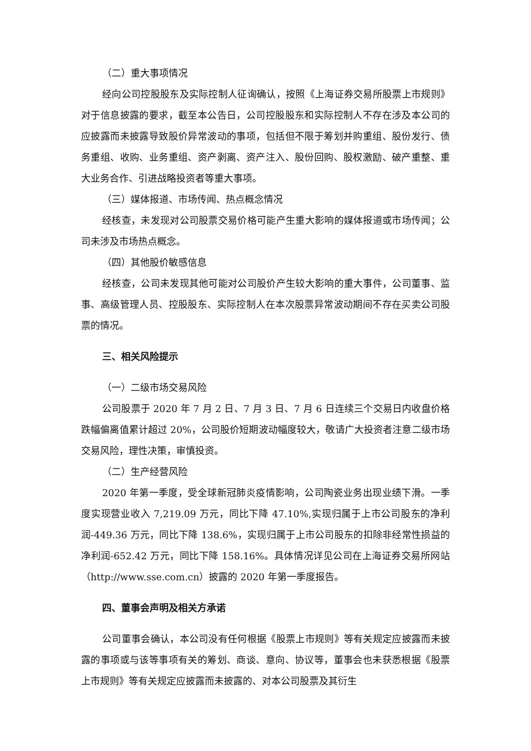（二）重大事项情况
经向公司控股股东及实际控制人征询确认，按照《上海证券交易所股票上市规则》对于信息披露的要求，截至本公告日，公司控股股东和实际控制人不存在涉及本公司的应披露而未披露导致股价异常波动的事项，包括但不限于筹划并购重组、股份发行、债务重组、收购、业务重组、资产剥离、资产注入、股份回购、股权激励、破产重整、重大业务合作、引进战略投资者等重大事项。
（三）媒体报道、市场传闻、热点概念情况
经核查，未发现对公司股票交易价格可能产生重大影响的媒体报道或市场传闻；公司未涉及市场热点概念。
（四）其他股价敏感信息
经核查，公司未发现其他可能对公司股价产生较大影响的重大事件，公司董事、监事、高级管理人员、控股股东、实际控制人在本次股票异常波动期间不存在买卖公司股票的情况。
三、相关风险提示
（一）二级市场交易风险
公司股票于 2020 年 7 月 2 日、7 月 3 日、7 月 6 日连续三个交易日内收盘价格跌幅偏离值累计超过 20%，公司股价短期波动幅度较大，敬请广大投资者注意二级市场交易风险，理性决策，审慎投资。
（二）生产经营风险
2020 年第一季度，受全球新冠肺炎疫情影响，公司陶瓷业务出现业绩下滑。一季度实现营业收入 7,219.09 万元，同比下降 47.10%,实现归属于上市公司股东的净利润-449.36 万元，同比下降 138.6%，实现归属于上市公司股东的扣除非经常性损益的净利润-652.42 万元，同比下降 158.16%。具体情况详见公司在上海证券交易所网站（http://www.sse.com.cn）披露的 2020 年第一季度报告。
四、董事会声明及相关方承诺
公司董事会确认，本公司没有任何根据《股票上市规则》等有关规定应披露而未披露的事项或与该等事项有关的筹划、商谈、意向、协议等，董事会也未获悉根据《股票上市规则》等有关规定应披露而未披露的、对本公司股票及其衍生